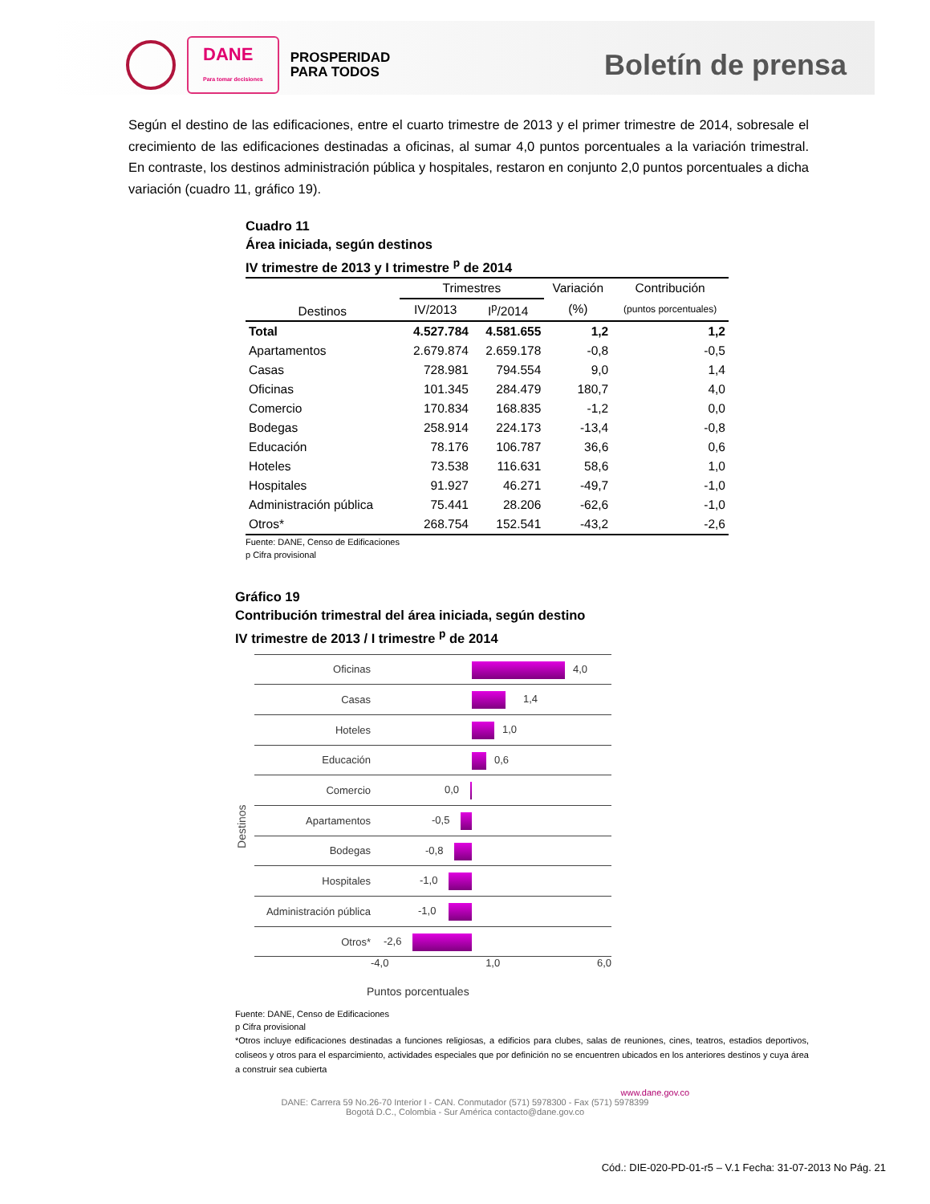DANE
Para tomar decisiones
PROSPERIDAD
PARA TODOS
Boletín de prensa
Según el destino de las edificaciones, entre el cuarto trimestre de 2013 y el primer trimestre de 2014, sobresale el crecimiento de las edificaciones destinadas a oficinas, al sumar 4,0 puntos porcentuales a la variación trimestral. En contraste, los destinos administración pública y hospitales, restaron en conjunto 2,0 puntos porcentuales a dicha variación (cuadro 11, gráfico 19).
Cuadro 11
Área iniciada, según destinos
IV trimestre de 2013 y I trimestre <sup>p</sup> de 2014
| Destinos | Trimestres | | Variación | Contribución |
| --- | --- | --- | --- | --- |
| | IV/2013 | I<sup>p</sup>/2014 | (%) | (puntos porcentuales) |
| Total | 4.527.784 | 4.581.655 | 1,2 | 1,2 |
| Apartamentos | 2.679.874 | 2.659.178 | -0,8 | -0,5 |
| Casas | 728.981 | 794.554 | 9,0 | 1,4 |
| Oficinas | 101.345 | 284.479 | 180,7 | 4,0 |
| Comercio | 170.834 | 168.835 | -1,2 | 0,0 |
| Bodegas | 258.914 | 224.173 | -13,4 | -0,8 |
| Educación | 78.176 | 106.787 | 36,6 | 0,6 |
| Hoteles | 73.538 | 116.631 | 58,6 | 1,0 |
| Hospitales | 91.927 | 46.271 | -49,7 | -1,0 |
| Administración pública | 75.441 | 28.206 | -62,6 | -1,0 |
| Otros* | 268.754 | 152.541 | -43,2 | -2,6 |
Fuente: DANE, Censo de Edificaciones
p Cifra provisional
Gráfico 19
Contribución trimestral del área iniciada, según destino
IV trimestre de 2013 / I trimestre <sup>p</sup> de 2014
Destinos
Oficinas
4,0
Casas
1,4
Hoteles
1,0
Educación
0,6
Comercio
0,0
Apartamentos
-0,5
Bodegas
-0,8
Hospitales
-1,0
Administración pública
-1,0
Otros*
-2,6
-4,0 1,0 6,0
Puntos porcentuales
Fuente: DANE, Censo de Edificaciones
p Cifra provisional
*Otros incluye edificaciones destinadas a funciones religiosas, a edificios para clubes, salas de reuniones, cines, teatros, estadios deportivos, coliseos y otros para el esparcimiento, actividades especiales que por definición no se encuentren ubicados en los anteriores destinos y cuya área a construir sea cubierta
www.dane.gov.co
DANE: Carrera 59 No.26-70 Interior I - CAN. Conmutador (571) 5978300 - Fax (571) 5978399
Bogotá D.C., Colombia - Sur América contacto@dane.gov.co
Cód.: DIE-020-PD-01-r5 – V.1 Fecha: 31-07-2013 No Pág. 21